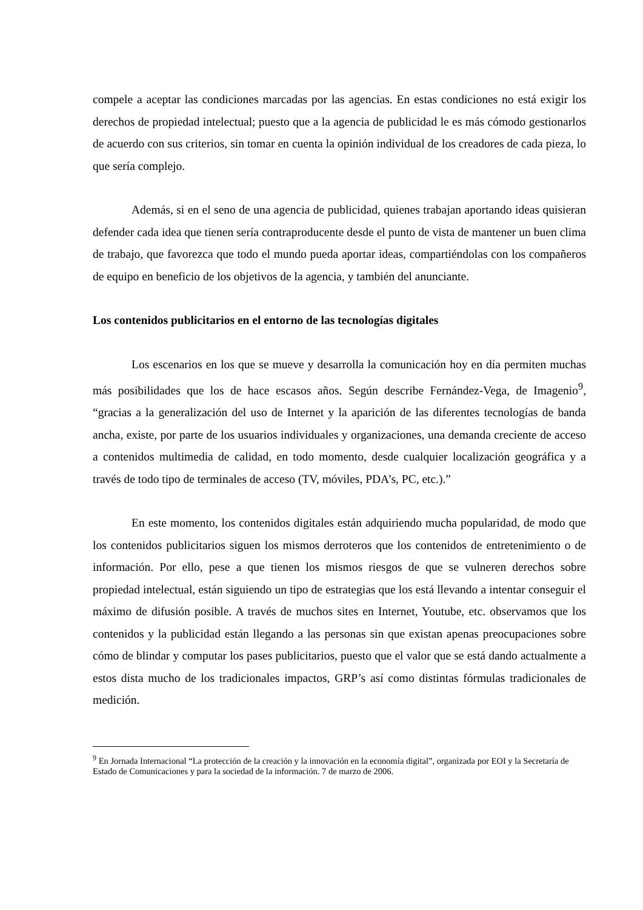compele a aceptar las condiciones marcadas por las agencias. En estas condiciones no está exigir los derechos de propiedad intelectual; puesto que a la agencia de publicidad le es más cómodo gestionarlos de acuerdo con sus criterios, sin tomar en cuenta la opinión individual de los creadores de cada pieza, lo que sería complejo.
Además, si en el seno de una agencia de publicidad, quienes trabajan aportando ideas quisieran defender cada idea que tienen sería contraproducente desde el punto de vista de mantener un buen clima de trabajo, que favorezca que todo el mundo pueda aportar ideas, compartiéndolas con los compañeros de equipo en beneficio de los objetivos de la agencia, y también del anunciante.
Los contenidos publicitarios en el entorno de las tecnologías digitales
Los escenarios en los que se mueve y desarrolla la comunicación hoy en día permiten muchas más posibilidades que los de hace escasos años. Según describe Fernández-Vega, de Imagenio<sup>9</sup>, “gracias a la generalización del uso de Internet y la aparición de las diferentes tecnologías de banda ancha, existe, por parte de los usuarios individuales y organizaciones, una demanda creciente de acceso a contenidos multimedia de calidad, en todo momento, desde cualquier localización geográfica y a través de todo tipo de terminales de acceso (TV, móviles, PDA’s, PC, etc.).”
En este momento, los contenidos digitales están adquiriendo mucha popularidad, de modo que los contenidos publicitarios siguen los mismos derroteros que los contenidos de entretenimiento o de información. Por ello, pese a que tienen los mismos riesgos de que se vulneren derechos sobre propiedad intelectual, están siguiendo un tipo de estrategias que los está llevando a intentar conseguir el máximo de difusión posible. A través de muchos sites en Internet, Youtube, etc. observamos que los contenidos y la publicidad están llegando a las personas sin que existan apenas preocupaciones sobre cómo de blindar y computar los pases publicitarios, puesto que el valor que se está dando actualmente a estos dista mucho de los tradicionales impactos, GRP’s así como distintas fórmulas tradicionales de medición.
<sup>9</sup> En Jornada Internacional “La protección de la creación y la innovación en la economía digital”, organizada por EOI y la Secretaría de Estado de Comunicaciones y para la sociedad de la información. 7 de marzo de 2006.